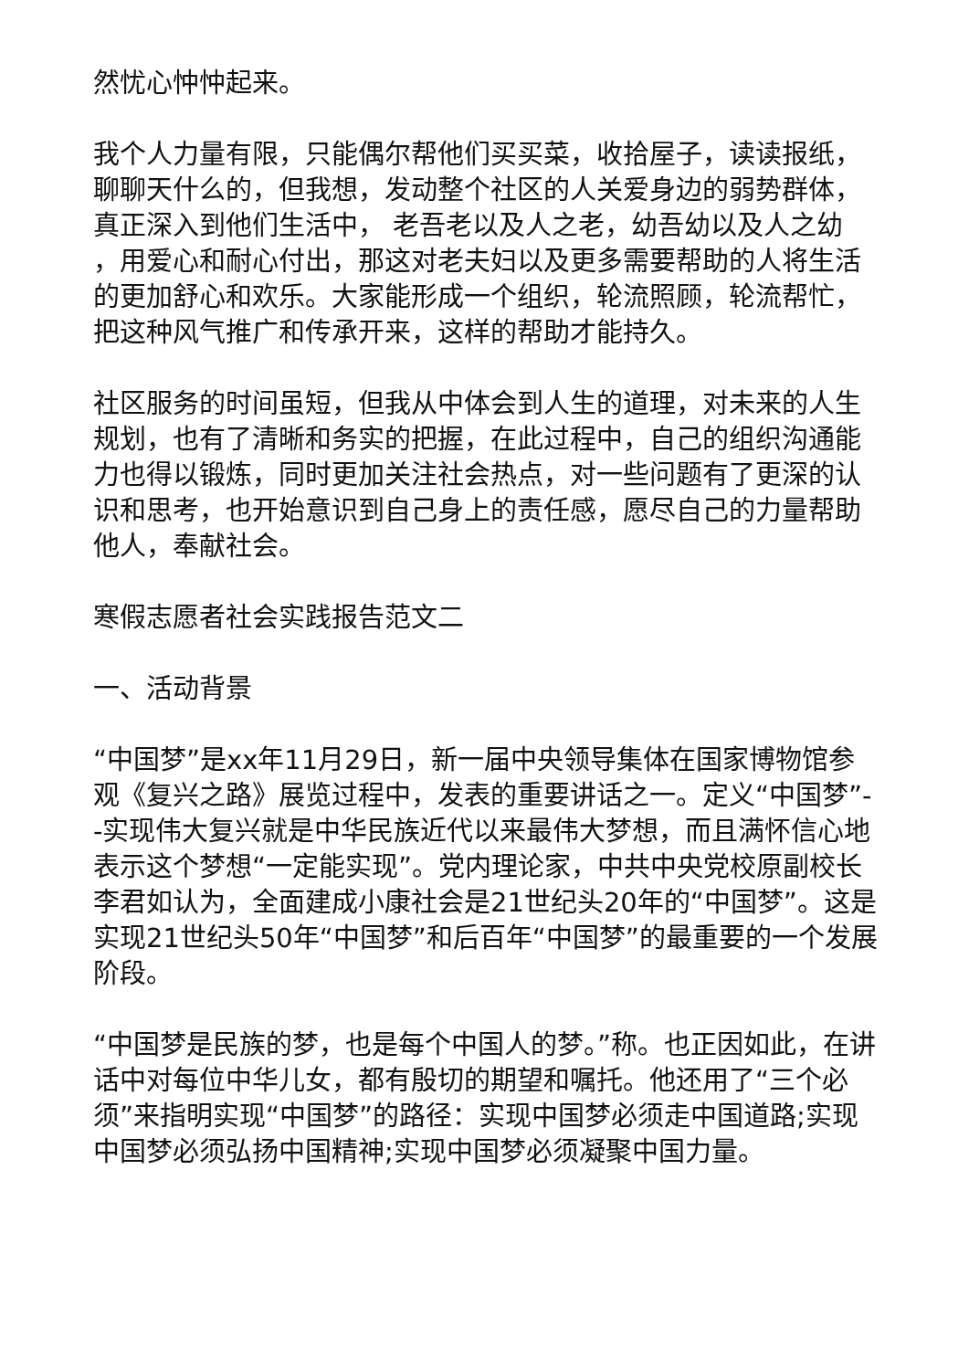然忧心忡忡起来。
我个人力量有限，只能偶尔帮他们买买菜，收拾屋子，读读报纸，聊聊天什么的，但我想，发动整个社区的人关爱身边的弱势群体，真正深入到他们生活中， 老吾老以及人之老，幼吾幼以及人之幼 ，用爱心和耐心付出，那这对老夫妇以及更多需要帮助的人将生活的更加舒心和欢乐。大家能形成一个组织，轮流照顾，轮流帮忙，把这种风气推广和传承开来，这样的帮助才能持久。
社区服务的时间虽短，但我从中体会到人生的道理，对未来的人生规划，也有了清晰和务实的把握，在此过程中，自己的组织沟通能力也得以锻炼，同时更加关注社会热点，对一些问题有了更深的认识和思考，也开始意识到自己身上的责任感，愿尽自己的力量帮助他人，奉献社会。
寒假志愿者社会实践报告范文二
一、活动背景
“中国梦”是xx年11月29日，新一届中央领导集体在国家博物馆参观《复兴之路》展览过程中，发表的重要讲话之一。定义“中国梦”--实现伟大复兴就是中华民族近代以来最伟大梦想，而且满怀信心地表示这个梦想“一定能实现”。党内理论家，中共中央党校原副校长李君如认为，全面建成小康社会是21世纪头20年的“中国梦”。这是实现21世纪头50年“中国梦”和后百年“中国梦”的最重要的一个发展阶段。
“中国梦是民族的梦，也是每个中国人的梦。”称。也正因如此，在讲话中对每位中华儿女，都有殷切的期望和嘱托。他还用了“三个必须”来指明实现“中国梦”的路径：实现中国梦必须走中国道路;实现中国梦必须弘扬中国精神;实现中国梦必须凝聚中国力量。